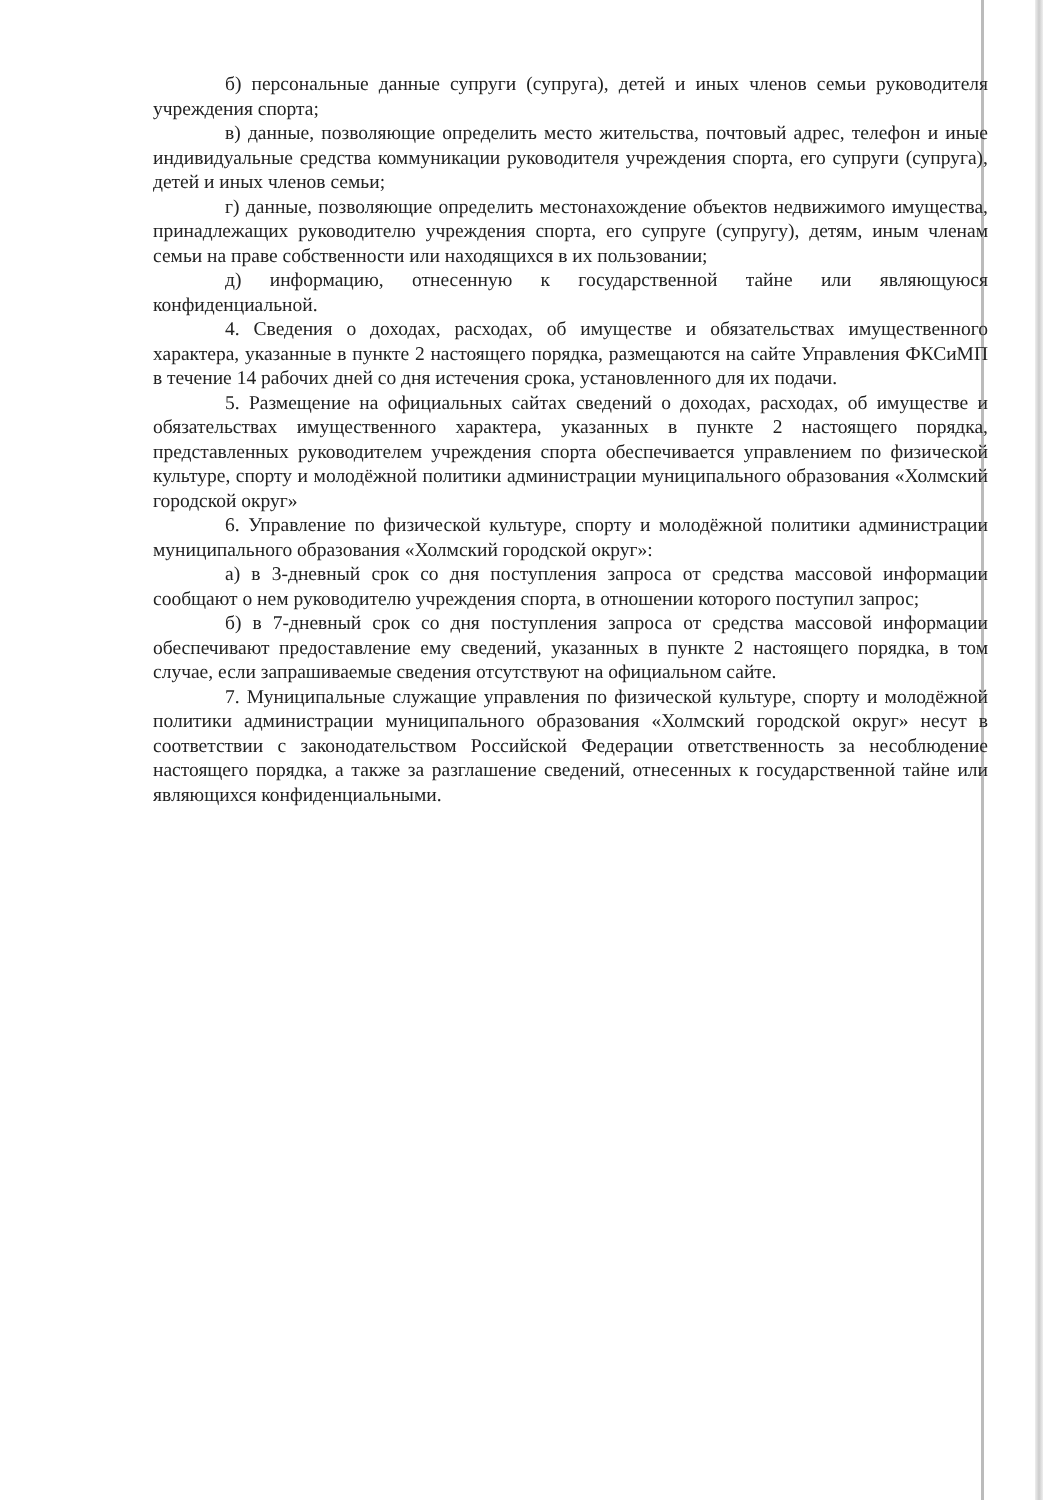б) персональные данные супруги (супруга), детей и иных членов семьи руководителя учреждения спорта;
в) данные, позволяющие определить место жительства, почтовый адрес, телефон и иные индивидуальные средства коммуникации руководителя учреждения спорта, его супруги (супруга), детей и иных членов семьи;
г) данные, позволяющие определить местонахождение объектов недвижимого имущества, принадлежащих руководителю учреждения спорта, его супруге (супругу), детям, иным членам семьи на праве собственности или находящихся в их пользовании;
д) информацию, отнесенную к государственной тайне или являющуюся конфиденциальной.
4. Сведения о доходах, расходах, об имуществе и обязательствах имущественного характера, указанные в пункте 2 настоящего порядка, размещаются на сайте Управления ФКСиМП в течение 14 рабочих дней со дня истечения срока, установленного для их подачи.
5. Размещение на официальных сайтах сведений о доходах, расходах, об имуществе и обязательствах имущественного характера, указанных в пункте 2 настоящего порядка, представленных руководителем учреждения спорта обеспечивается управлением по физической культуре, спорту и молодёжной политики администрации муниципального образования «Холмский городской округ»
6. Управление по физической культуре, спорту и молодёжной политики администрации муниципального образования «Холмский городской округ»:
а) в 3-дневный срок со дня поступления запроса от средства массовой информации сообщают о нем руководителю учреждения спорта, в отношении которого поступил запрос;
б) в 7-дневный срок со дня поступления запроса от средства массовой информации обеспечивают предоставление ему сведений, указанных в пункте 2 настоящего порядка, в том случае, если запрашиваемые сведения отсутствуют на официальном сайте.
7. Муниципальные служащие управления по физической культуре, спорту и молодёжной политики администрации муниципального образования «Холмский городской округ» несут в соответствии с законодательством Российской Федерации ответственность за несоблюдение настоящего порядка, а также за разглашение сведений, отнесенных к государственной тайне или являющихся конфиденциальными.